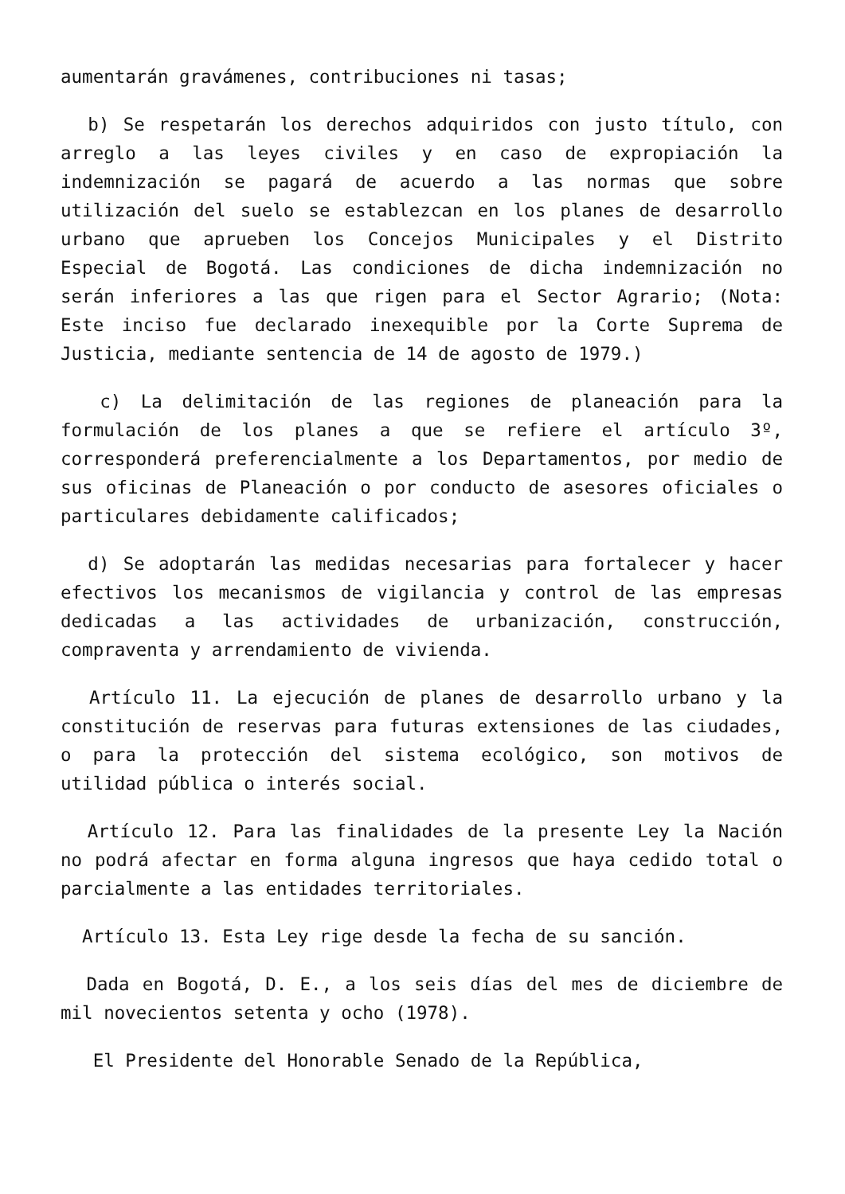aumentarán gravámenes, contribuciones ni tasas;
b) Se respetarán los derechos adquiridos con justo título, con arreglo a las leyes civiles y en caso de expropiación la indemnización se pagará de acuerdo a las normas que sobre utilización del suelo se establezcan en los planes de desarrollo urbano que aprueben los Concejos Municipales y el Distrito Especial de Bogotá. Las condiciones de dicha indemnización no serán inferiores a las que rigen para el Sector Agrario; (Nota: Este inciso fue declarado inexequible por la Corte Suprema de Justicia, mediante sentencia de 14 de agosto de 1979.)
c) La delimitación de las regiones de planeación para la formulación de los planes a que se refiere el artículo 3º, corresponderá preferencialmente a los Departamentos, por medio de sus oficinas de Planeación o por conducto de asesores oficiales o particulares debidamente calificados;
d) Se adoptarán las medidas necesarias para fortalecer y hacer efectivos los mecanismos de vigilancia y control de las empresas dedicadas a las actividades de urbanización, construcción, compraventa y arrendamiento de vivienda.
Artículo 11. La ejecución de planes de desarrollo urbano y la constitución de reservas para futuras extensiones de las ciudades, o para la protección del sistema ecológico, son motivos de utilidad pública o interés social.
Artículo 12. Para las finalidades de la presente Ley la Nación no podrá afectar en forma alguna ingresos que haya cedido total o parcialmente a las entidades territoriales.
Artículo 13. Esta Ley rige desde la fecha de su sanción.
Dada en Bogotá, D. E., a los seis días del mes de diciembre de mil novecientos setenta y ocho (1978).
El Presidente del Honorable Senado de la República,